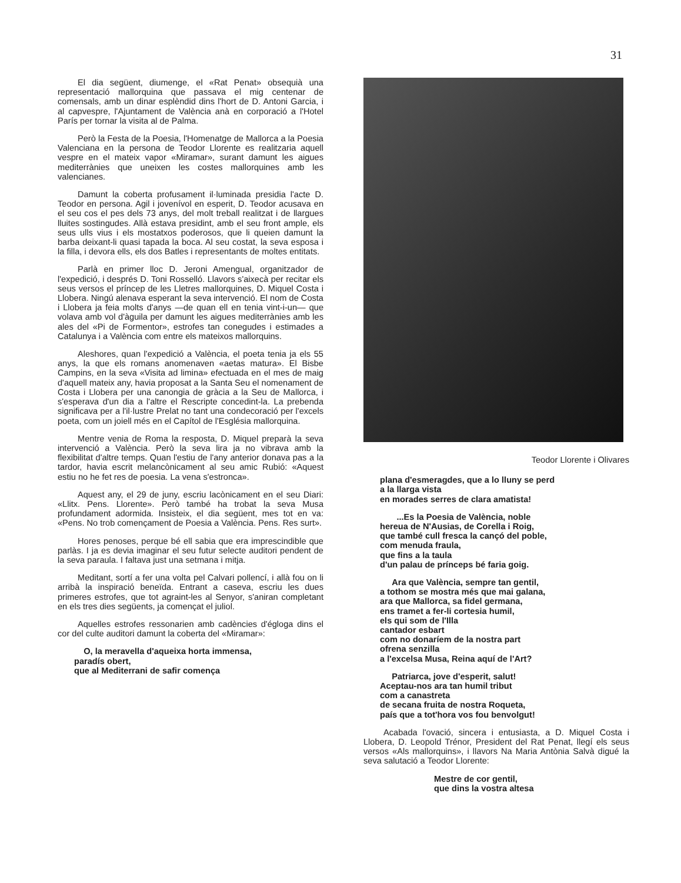31
El dia següent, diumenge, el «Rat Penat» obsequià una representació mallorquina que passava el mig centenar de comensals, amb un dinar esplèndid dins l'hort de D. Antoni Garcia, i al capvespre, l'Ajuntament de València anà en corporació a l'Hotel París per tornar la visita al de Palma.
Però la Festa de la Poesia, l'Homenatge de Mallorca a la Poesia Valenciana en la persona de Teodor Llorente es realitzaria aquell vespre en el mateix vapor «Miramar», surant damunt les aigues mediterrànies que uneixen les costes mallorquines amb les valencianes.
Damunt la coberta profusament il·luminada presidia l'acte D. Teodor en persona. Agil i jovenívol en esperit, D. Teodor acusava en el seu cos el pes dels 73 anys, del molt treball realitzat i de llargues lluites sostingudes. Allà estava presidint, amb el seu front ample, els seus ulls vius i els mostatxos poderosos, que li queien damunt la barba deixant-li quasi tapada la boca. Al seu costat, la seva esposa i la filla, i devora ells, els dos Batles i representants de moltes entitats.
Parlà en primer lloc D. Jeroni Amengual, organitzador de l'expedició, i després D. Toni Rosselló. Llavors s'aixecà per recitar els seus versos el príncep de les Lletres mallorquines, D. Miquel Costa i Llobera. Ningú alenava esperant la seva intervenció. El nom de Costa i Llobera ja feia molts d'anys —de quan ell en tenia vint-i-un— que volava amb vol d'àguila per damunt les aigues mediterrànies amb les ales del «Pi de Formentor», estrofes tan conegudes i estimades a Catalunya i a València com entre els mateixos mallorquins.
Aleshores, quan l'expedició a València, el poeta tenia ja els 55 anys, la que els romans anomenaven «aetas matura». El Bisbe Campins, en la seva «Visita ad limina» efectuada en el mes de maig d'aquell mateix any, havia proposat a la Santa Seu el nomenament de Costa i Llobera per una canongia de gràcia a la Seu de Mallorca, i s'esperava d'un dia a l'altre el Rescripte concedint-la. La prebenda significava per a l'il·lustre Prelat no tant una condecoració per l'excels poeta, com un joiell més en el Capítol de l'Església mallorquina.
Mentre venia de Roma la resposta, D. Miquel preparà la seva intervenció a València. Però la seva lira ja no vibrava amb la flexibilitat d'altre temps. Quan l'estiu de l'any anterior donava pas a la tardor, havia escrit melancònicament al seu amic Rubió: «Aquest estiu no he fet res de poesia. La vena s'estronca».
Aquest any, el 29 de juny, escriu lacònicament en el seu Diari: «Llitx. Pens. Llorente». Però també ha trobat la seva Musa profundament adormida. Insisteix, el dia següent, mes tot en va: «Pens. No trob començament de Poesia a València. Pens. Res surt».
Hores penoses, perque bé ell sabia que era imprescindible que parlàs. I ja es devia imaginar el seu futur selecte auditori pendent de la seva paraula. I faltava just una setmana i mitja.
Meditant, sortí a fer una volta pel Calvari pollencí, i allà fou on li arribà la inspiració beneïda. Entrant a caseva, escriu les dues primeres estrofes, que tot agraint-les al Senyor, s'aniran completant en els tres dies següents, ja començat el juliol.
Aquelles estrofes ressonarien amb cadències d'égloga dins el cor del culte auditori damunt la coberta del «Miramar»:
O, la meravella d'aqueixa horta immensa,
paradís obert,
que al Mediterrani de safir comença
Teodor Llorente i Olivares
plana d'esmeragdes, que a lo lluny se perd
a la llarga vista
en morades serres de clara amatista!
...Es la Poesia de València, noble
hereua de N'Ausias, de Corella i Roig,
que també cull fresca la cançó del poble,
com menuda fraula,
que fins a la taula
d'un palau de prínceps bé faria goig.
Ara que València, sempre tan gentil,
a tothom se mostra més que mai galana,
ara que Mallorca, sa fidel germana,
ens tramet a fer-li cortesia humil,
els qui som de l'Illa
cantador esbart
com no donaríem de la nostra part
ofrena senzilla
a l'excelsa Musa, Reina aquí de l'Art?
Patriarca, jove d'esperit, salut!
Aceptau-nos ara tan humil tribut
com a canastreta
de secana fruita de nostra Roqueta,
país que a tot'hora vos fou benvolgut!
Acabada l'ovació, sincera i entusiasta, a D. Miquel Costa i Llobera, D. Leopold Trénor, President del Rat Penat, llegí els seus versos «Als mallorquins», i llavors Na Maria Antònia Salvà digué la seva salutació a Teodor Llorente:
Mestre de cor gentil,
que dins la vostra altesa